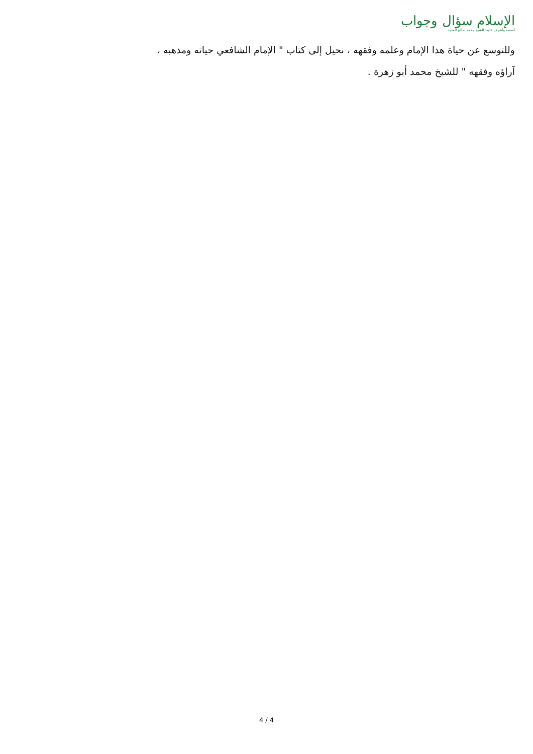الإسلام سؤال وجواب
أسسه وأشرف عليه: الشيخ محمد صالح المنجد
وللتوسع عن حياة هذا الإمام وعلمه وفقهه ، نحيل إلى كتاب " الإمام الشافعي حياته ومذهبه ، آراؤه وفقهه " للشيخ محمد أبو زهرة .
4 / 4